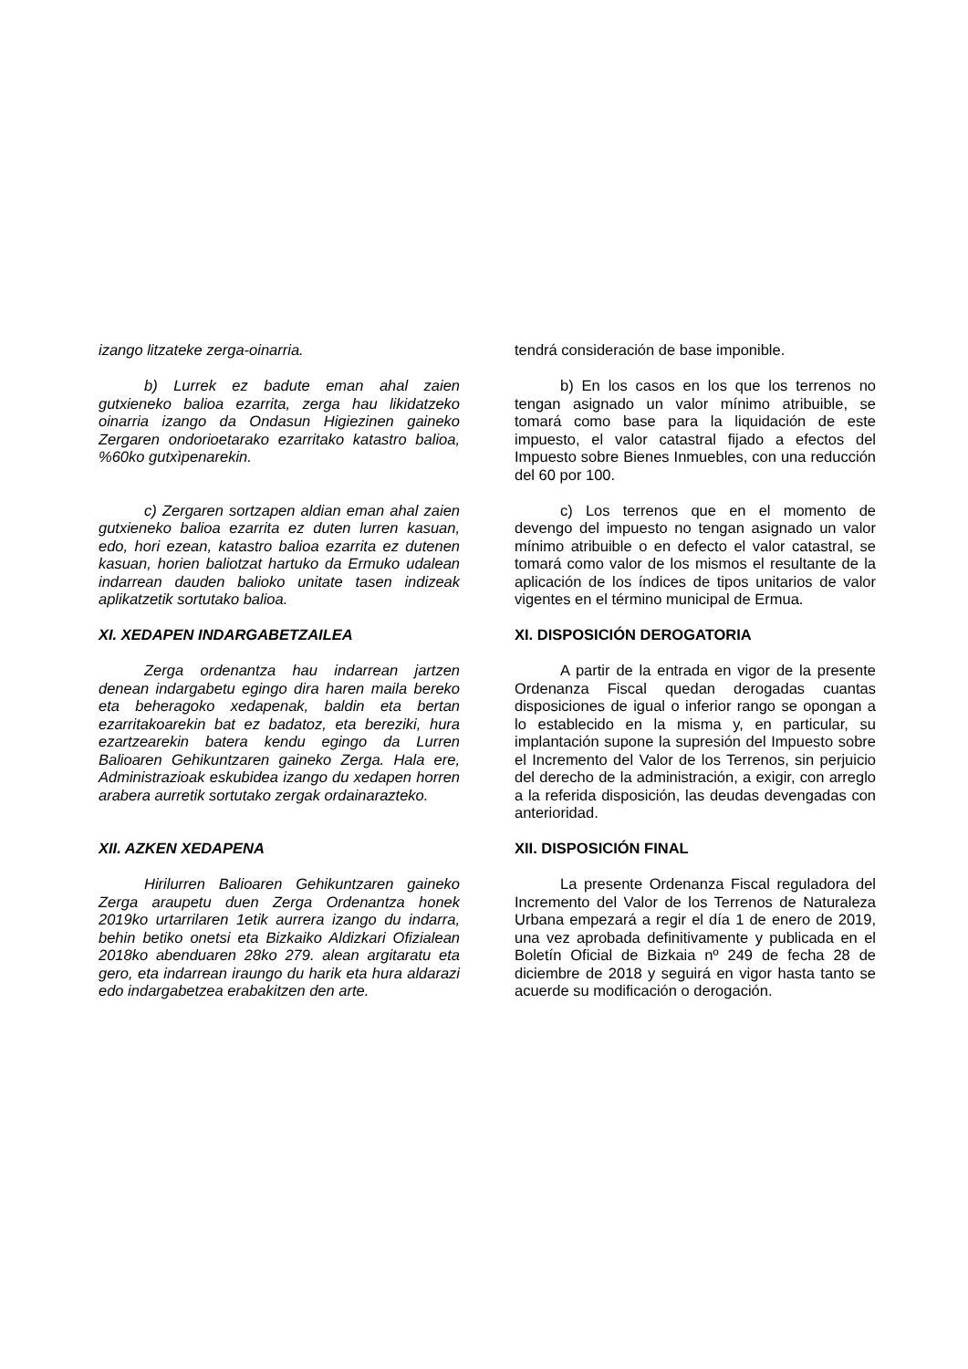izango litzateke zerga-oinarria.
b) Lurrek ez badute eman ahal zaien gutxieneko balioa ezarrita, zerga hau likidatzeko oinarria izango da Ondasun Higiezinen gaineko Zergaren ondorioetarako ezarritako katastro balioa, %60ko gutxìpenarekin.
c) Zergaren sortzapen aldian eman ahal zaien gutxieneko balioa ezarrita ez duten lurren kasuan, edo, hori ezean, katastro balioa ezarrita ez dutenen kasuan, horien baliotzat hartuko da Ermuko udalean indarrean dauden balioko unitate tasen indizeak aplikatzetik sortutako balioa.
XI. XEDAPEN INDARGABETZAILEA
Zerga ordenantza hau indarrean jartzen denean indargabetu egingo dira haren maila bereko eta beheragoko xedapenak, baldin eta bertan ezarritakoarekin bat ez badatoz, eta bereziki, hura ezartzearekin batera kendu egingo da Lurren Balioaren Gehikuntzaren gaineko Zerga. Hala ere, Administrazioak eskubidea izango du xedapen horren arabera aurretik sortutako zergak ordainarazteko.
XII. AZKEN XEDAPENA
Hirilurren Balioaren Gehikuntzaren gaineko Zerga araupetu duen Zerga Ordenantza honek 2019ko urtarrilaren 1etik aurrera izango du indarra, behin betiko onetsi eta Bizkaiko Aldizkari Ofizialean 2018ko abenduaren 28ko 279. alean argitaratu eta gero, eta indarrean iraungo du harik eta hura aldarazi edo indargabetzea erabakitzen den arte.
tendrá consideración de base imponible.
b) En los casos en los que los terrenos no tengan asignado un valor mínimo atribuible, se tomará como base para la liquidación de este impuesto, el valor catastral fijado a efectos del Impuesto sobre Bienes Inmuebles, con una reducción del 60 por 100.
c) Los terrenos que en el momento de devengo del impuesto no tengan asignado un valor mínimo atribuible o en defecto el valor catastral, se tomará como valor de los mismos el resultante de la aplicación de los índices de tipos unitarios de valor vigentes en el término municipal de Ermua.
XI. DISPOSICIÓN DEROGATORIA
A partir de la entrada en vigor de la presente Ordenanza Fiscal quedan derogadas cuantas disposiciones de igual o inferior rango se opongan a lo establecido en la misma y, en particular, su implantación supone la supresión del Impuesto sobre el Incremento del Valor de los Terrenos, sin perjuicio del derecho de la administración, a exigir, con arreglo a la referida disposición, las deudas devengadas con anterioridad.
XII. DISPOSICIÓN FINAL
La presente Ordenanza Fiscal reguladora del Incremento del Valor de los Terrenos de Naturaleza Urbana empezará a regir el día 1 de enero de 2019, una vez aprobada definitivamente y publicada en el Boletín Oficial de Bizkaia nº 249 de fecha 28 de diciembre de 2018 y seguirá en vigor hasta tanto se acuerde su modificación o derogación.